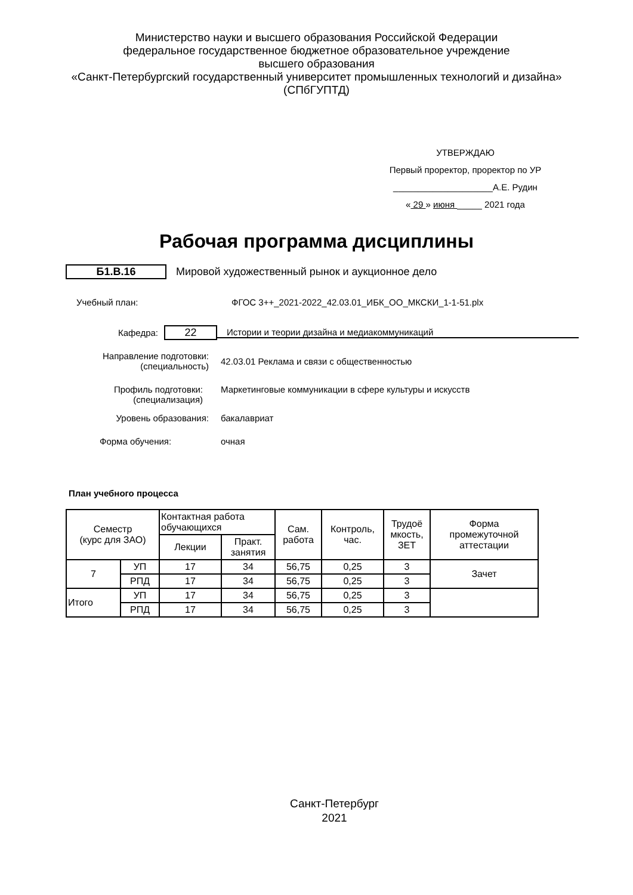Министерство науки и высшего образования Российской Федерации
федеральное государственное бюджетное образовательное учреждение
высшего образования
«Санкт-Петербургский государственный университет промышленных технологий и дизайна»
(СПбГУПТД)
УТВЕРЖДАЮ
Первый проректор, проректор по УР
____________________А.Е. Рудин
« 29 » июня _____ 2021 года
Рабочая программа дисциплины
Б1.В.16
Мировой художественный рынок и аукционное дело
Учебный план: ФГОС 3++_2021-2022_42.03.01_ИБК_ОО_МКСКИ_1-1-51.plx
Кафедра:
22
Истории и теории дизайна и медиакоммуникаций
Направление подготовки:
(специальность)
42.03.01 Реклама и связи с общественностью
Профиль подготовки:
(специализация)
Маркетинговые коммуникации в сфере культуры и искусств
Уровень образования: бакалавриат
Форма обучения: очная
План учебного процесса
| Семестр (курс для ЗАО) | | Контактная работа обучающихся | | Сам. работа | Контроль, час. | Трудоё мкость, ЗЕТ | Форма промежуточной аттестации |
| --- | --- | --- | --- | --- | --- | --- | --- |
| | | Лекции | Практ. занятия | | | | |
| 7 | УП | 17 | 34 | 56,75 | 0,25 | 3 | Зачет |
| | РПД | 17 | 34 | 56,75 | 0,25 | 3 | |
| Итого | УП | 17 | 34 | 56,75 | 0,25 | 3 | |
| | РПД | 17 | 34 | 56,75 | 0,25 | 3 | |
Санкт-Петербург
2021